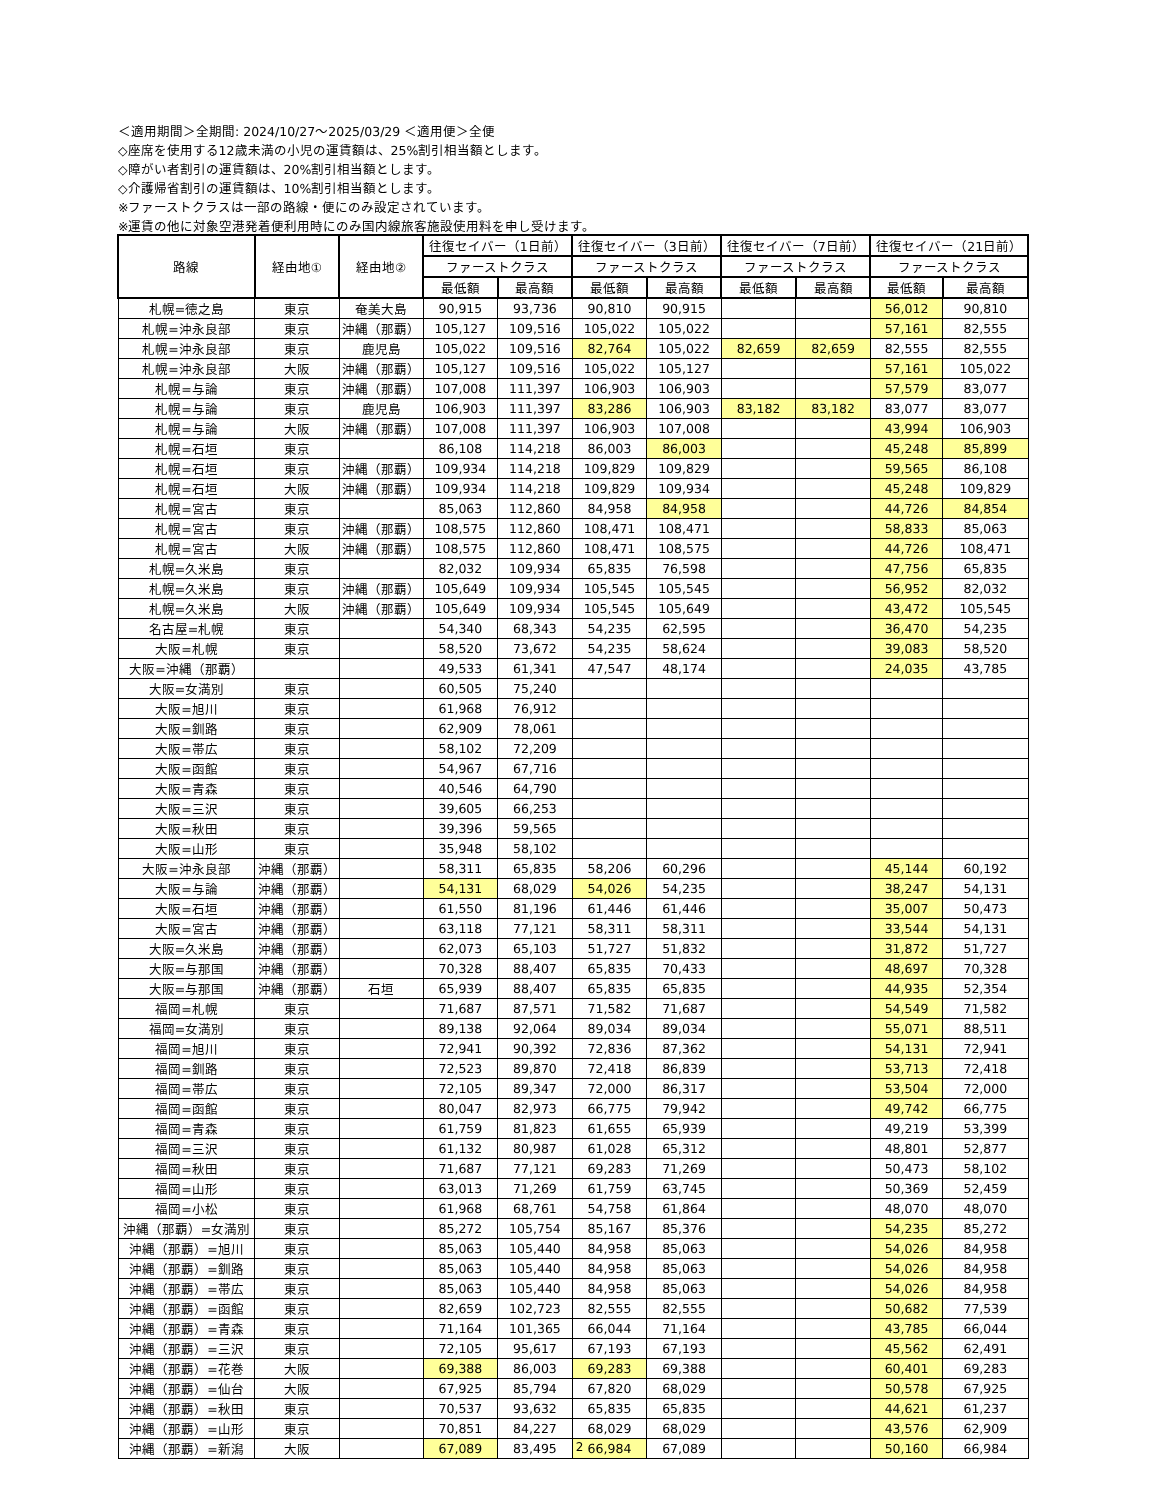＜適用期間＞全期間: 2024/10/27～2025/03/29 ＜適用便＞全便
◇座席を使用する12歳未満の小児の運賃額は、25%割引相当額とします。
◇障がい者割引の運賃額は、20%割引相当額とします。
◇介護帰省割引の運賃額は、10%割引相当額とします。
※ファーストクラスは一部の路線・便にのみ設定されています。
※運賃の他に対象空港発着便利用時にのみ国内線旅客施設使用料を申し受けます。
| 路線 | 経由地① | 経由地② | 往復セイバー（1日前） | | 往復セイバー（3日前） | | 往復セイバー（7日前） | | 往復セイバー（21日前） | |
| --- | --- | --- | --- | --- | --- | --- | --- | --- | --- | --- |
| | | | ファーストクラス | | ファーストクラス | | ファーストクラス | | ファーストクラス | |
| | | | 最低額 | 最高額 | 最低額 | 最高額 | 最低額 | 最高額 | 最低額 | 最高額 |
| 札幌=徳之島 | 東京 | 奄美大島 | 90,915 | 93,736 | 90,810 | 90,915 | | | 56,012 | 90,810 |
| 札幌=沖永良部 | 東京 | 沖縄（那覇） | 105,127 | 109,516 | 105,022 | 105,022 | | | 57,161 | 82,555 |
| 札幌=沖永良部 | 東京 | 鹿児島 | 105,022 | 109,516 | 82,764 | 105,022 | 82,659 | 82,659 | 82,555 | 82,555 |
| 札幌=沖永良部 | 大阪 | 沖縄（那覇） | 105,127 | 109,516 | 105,022 | 105,127 | | | 57,161 | 105,022 |
| 札幌=与論 | 東京 | 沖縄（那覇） | 107,008 | 111,397 | 106,903 | 106,903 | | | 57,579 | 83,077 |
| 札幌=与論 | 東京 | 鹿児島 | 106,903 | 111,397 | 83,286 | 106,903 | 83,182 | 83,182 | 83,077 | 83,077 |
| 札幌=与論 | 大阪 | 沖縄（那覇） | 107,008 | 111,397 | 106,903 | 107,008 | | | 43,994 | 106,903 |
| 札幌=石垣 | 東京 | | 86,108 | 114,218 | 86,003 | 86,003 | | | 45,248 | 85,899 |
| 札幌=石垣 | 東京 | 沖縄（那覇） | 109,934 | 114,218 | 109,829 | 109,829 | | | 59,565 | 86,108 |
| 札幌=石垣 | 大阪 | 沖縄（那覇） | 109,934 | 114,218 | 109,829 | 109,934 | | | 45,248 | 109,829 |
| 札幌=宮古 | 東京 | | 85,063 | 112,860 | 84,958 | 84,958 | | | 44,726 | 84,854 |
| 札幌=宮古 | 東京 | 沖縄（那覇） | 108,575 | 112,860 | 108,471 | 108,471 | | | 58,833 | 85,063 |
| 札幌=宮古 | 大阪 | 沖縄（那覇） | 108,575 | 112,860 | 108,471 | 108,575 | | | 44,726 | 108,471 |
| 札幌=久米島 | 東京 | | 82,032 | 109,934 | 65,835 | 76,598 | | | 47,756 | 65,835 |
| 札幌=久米島 | 東京 | 沖縄（那覇） | 105,649 | 109,934 | 105,545 | 105,545 | | | 56,952 | 82,032 |
| 札幌=久米島 | 大阪 | 沖縄（那覇） | 105,649 | 109,934 | 105,545 | 105,649 | | | 43,472 | 105,545 |
| 名古屋=札幌 | 東京 | | 54,340 | 68,343 | 54,235 | 62,595 | | | 36,470 | 54,235 |
| 大阪=札幌 | 東京 | | 58,520 | 73,672 | 54,235 | 58,624 | | | 39,083 | 58,520 |
| 大阪=沖縄（那覇） | | | 49,533 | 61,341 | 47,547 | 48,174 | | | 24,035 | 43,785 |
| 大阪=女満別 | 東京 | | 60,505 | 75,240 | | | | | | |
| 大阪=旭川 | 東京 | | 61,968 | 76,912 | | | | | | |
| 大阪=釧路 | 東京 | | 62,909 | 78,061 | | | | | | |
| 大阪=帯広 | 東京 | | 58,102 | 72,209 | | | | | | |
| 大阪=函館 | 東京 | | 54,967 | 67,716 | | | | | | |
| 大阪=青森 | 東京 | | 40,546 | 64,790 | | | | | | |
| 大阪=三沢 | 東京 | | 39,605 | 66,253 | | | | | | |
| 大阪=秋田 | 東京 | | 39,396 | 59,565 | | | | | | |
| 大阪=山形 | 東京 | | 35,948 | 58,102 | | | | | | |
| 大阪=沖永良部 | 沖縄（那覇） | | 58,311 | 65,835 | 58,206 | 60,296 | | | 45,144 | 60,192 |
| 大阪=与論 | 沖縄（那覇） | | 54,131 | 68,029 | 54,026 | 54,235 | | | 38,247 | 54,131 |
| 大阪=石垣 | 沖縄（那覇） | | 61,550 | 81,196 | 61,446 | 61,446 | | | 35,007 | 50,473 |
| 大阪=宮古 | 沖縄（那覇） | | 63,118 | 77,121 | 58,311 | 58,311 | | | 33,544 | 54,131 |
| 大阪=久米島 | 沖縄（那覇） | | 62,073 | 65,103 | 51,727 | 51,832 | | | 31,872 | 51,727 |
| 大阪=与那国 | 沖縄（那覇） | | 70,328 | 88,407 | 65,835 | 70,433 | | | 48,697 | 70,328 |
| 大阪=与那国 | 沖縄（那覇） | 石垣 | 65,939 | 88,407 | 65,835 | 65,835 | | | 44,935 | 52,354 |
| 福岡=札幌 | 東京 | | 71,687 | 87,571 | 71,582 | 71,687 | | | 54,549 | 71,582 |
| 福岡=女満別 | 東京 | | 89,138 | 92,064 | 89,034 | 89,034 | | | 55,071 | 88,511 |
| 福岡=旭川 | 東京 | | 72,941 | 90,392 | 72,836 | 87,362 | | | 54,131 | 72,941 |
| 福岡=釧路 | 東京 | | 72,523 | 89,870 | 72,418 | 86,839 | | | 53,713 | 72,418 |
| 福岡=帯広 | 東京 | | 72,105 | 89,347 | 72,000 | 86,317 | | | 53,504 | 72,000 |
| 福岡=函館 | 東京 | | 80,047 | 82,973 | 66,775 | 79,942 | | | 49,742 | 66,775 |
| 福岡=青森 | 東京 | | 61,759 | 81,823 | 61,655 | 65,939 | | | 49,219 | 53,399 |
| 福岡=三沢 | 東京 | | 61,132 | 80,987 | 61,028 | 65,312 | | | 48,801 | 52,877 |
| 福岡=秋田 | 東京 | | 71,687 | 77,121 | 69,283 | 71,269 | | | 50,473 | 58,102 |
| 福岡=山形 | 東京 | | 63,013 | 71,269 | 61,759 | 63,745 | | | 50,369 | 52,459 |
| 福岡=小松 | 東京 | | 61,968 | 68,761 | 54,758 | 61,864 | | | 48,070 | 48,070 |
| 沖縄（那覇）=女満別 | 東京 | | 85,272 | 105,754 | 85,167 | 85,376 | | | 54,235 | 85,272 |
| 沖縄（那覇）=旭川 | 東京 | | 85,063 | 105,440 | 84,958 | 85,063 | | | 54,026 | 84,958 |
| 沖縄（那覇）=釧路 | 東京 | | 85,063 | 105,440 | 84,958 | 85,063 | | | 54,026 | 84,958 |
| 沖縄（那覇）=帯広 | 東京 | | 85,063 | 105,440 | 84,958 | 85,063 | | | 54,026 | 84,958 |
| 沖縄（那覇）=函館 | 東京 | | 82,659 | 102,723 | 82,555 | 82,555 | | | 50,682 | 77,539 |
| 沖縄（那覇）=青森 | 東京 | | 71,164 | 101,365 | 66,044 | 71,164 | | | 43,785 | 66,044 |
| 沖縄（那覇）=三沢 | 東京 | | 72,105 | 95,617 | 67,193 | 67,193 | | | 45,562 | 62,491 |
| 沖縄（那覇）=花巻 | 大阪 | | 69,388 | 86,003 | 69,283 | 69,388 | | | 60,401 | 69,283 |
| 沖縄（那覇）=仙台 | 大阪 | | 67,925 | 85,794 | 67,820 | 68,029 | | | 50,578 | 67,925 |
| 沖縄（那覇）=秋田 | 東京 | | 70,537 | 93,632 | 65,835 | 65,835 | | | 44,621 | 61,237 |
| 沖縄（那覇）=山形 | 東京 | | 70,851 | 84,227 | 68,029 | 68,029 | | | 43,576 | 62,909 |
| 沖縄（那覇）=新潟 | 大阪 | | 67,089 | 83,495 | 66,984 | 67,089 | | | 50,160 | 66,984 |
2